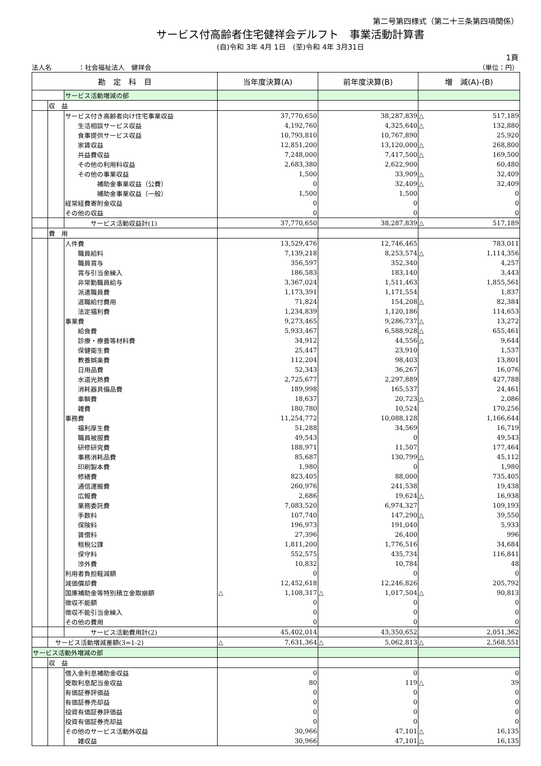第二号第四様式（第二十三条第四項関係）
サービス付高齢者住宅健祥会デルフト　事業活動計算書
(自)令和 3年 4月 1日　(至)令和 4年 3月31日
1頁
法人名　　　　：社会福祉法人　健祥会 （単位：円）
| 勘 定 科 目 | | | 当年度決算(A) | 前年度決算(B) | 増 減(A)-(B) |
| --- | --- | --- | --- | --- | --- |
| | | サービス活動増減の部 | | | |
| | 収 益 | | | | |
| | | サービス付き高齢者向け住宅事業収益 | 37,770,650 | 38,287,839 | △ 517,189 |
| | | 生活相談サービス収益 | 4,192,760 | 4,325,640 | △ 132,880 |
| | | 食事提供サービス収益 | 10,793,810 | 10,767,890 | 25,920 |
| | | 家賃収益 | 12,851,200 | 13,120,000 | △ 268,800 |
| | | 共益費収益 | 7,248,000 | 7,417,500 | △ 169,500 |
| | | その他の利用料収益 | 2,683,380 | 2,622,900 | 60,480 |
| | | その他の事業収益 | 1,500 | 33,909 | △ 32,409 |
| | | 補助金事業収益（公費） | 0 | 32,409 | △ 32,409 |
| | | 補助金事業収益（一般） | 1,500 | 1,500 | 0 |
| | | 経常経費寄附金収益 | 0 | 0 | 0 |
| | | その他の収益 | 0 | 0 | 0 |
| | | サービス活動収益計(1) | 37,770,650 | 38,287,839 | △ 517,189 |
| | 費 用 | | | | |
| | | 人件費 | 13,529,476 | 12,746,465 | 783,011 |
| | | 職員給料 | 7,139,218 | 8,253,574 | △ 1,114,356 |
| | | 職員賞与 | 356,597 | 352,340 | 4,257 |
| | | 賞与引当金繰入 | 186,583 | 183,140 | 3,443 |
| | | 非常勤職員給与 | 3,367,024 | 1,511,463 | 1,855,561 |
| | | 派遣職員費 | 1,173,391 | 1,171,554 | 1,837 |
| | | 退職給付費用 | 71,824 | 154,208 | △ 82,384 |
| | | 法定福利費 | 1,234,839 | 1,120,186 | 114,653 |
| | | 事業費 | 9,273,465 | 9,286,737 | △ 13,272 |
| | | 給食費 | 5,933,467 | 6,588,928 | △ 655,461 |
| | | 診療・療養等材料費 | 34,912 | 44,556 | △ 9,644 |
| | | 保健衛生費 | 25,447 | 23,910 | 1,537 |
| | | 教養娯楽費 | 112,204 | 98,403 | 13,801 |
| | | 日用品費 | 52,343 | 36,267 | 16,076 |
| | | 水道光熱費 | 2,725,677 | 2,297,889 | 427,788 |
| | | 消耗器具備品費 | 189,998 | 165,537 | 24,461 |
| | | 車輌費 | 18,637 | 20,723 | △ 2,086 |
| | | 雑費 | 180,780 | 10,524 | 170,256 |
| | | 事務費 | 11,254,772 | 10,088,128 | 1,166,644 |
| | | 福利厚生費 | 51,288 | 34,569 | 16,719 |
| | | 職員被服費 | 49,543 | 0 | 49,543 |
| | | 研修研究費 | 188,971 | 11,507 | 177,464 |
| | | 事務消耗品費 | 85,687 | 130,799 | △ 45,112 |
| | | 印刷製本費 | 1,980 | 0 | 1,980 |
| | | 修繕費 | 823,405 | 88,000 | 735,405 |
| | | 通信運搬費 | 260,976 | 241,538 | 19,438 |
| | | 広報費 | 2,686 | 19,624 | △ 16,938 |
| | | 業務委託費 | 7,083,520 | 6,974,327 | 109,193 |
| | | 手数料 | 107,740 | 147,290 | △ 39,550 |
| | | 保険料 | 196,973 | 191,040 | 5,933 |
| | | 賃借料 | 27,396 | 26,400 | 996 |
| | | 租税公課 | 1,811,200 | 1,776,516 | 34,684 |
| | | 保守料 | 552,575 | 435,734 | 116,841 |
| | | 渉外費 | 10,832 | 10,784 | 48 |
| | | 利用者負担軽減額 | 0 | 0 | 0 |
| | | 減価償却費 | 12,452,618 | 12,246,826 | 205,792 |
| | | 国庫補助金等特別積立金取崩額 | △ 1,108,317 | △ 1,017,504 | △ 90,813 |
| | | 徴収不能額 | 0 | 0 | 0 |
| | | 徴収不能引当金繰入 | 0 | 0 | 0 |
| | | その他の費用 | 0 | 0 | 0 |
| | | サービス活動費用計(2) | 45,402,014 | 43,350,652 | 2,051,362 |
| | サービス活動増減差額(3=1-2) | | △ 7,631,364 | △ 5,062,813 | △ 2,568,551 |
| サービス活動外増減の部 | | | | | |
| | 収 益 | | | | |
| | | 借入金利息補助金収益 | 0 | 0 | 0 |
| | | 受取利息配当金収益 | 80 | 119 | △ 39 |
| | | 有価証券評価益 | 0 | 0 | 0 |
| | | 有価証券売却益 | 0 | 0 | 0 |
| | | 投資有価証券評価益 | 0 | 0 | 0 |
| | | 投資有価証券売却益 | 0 | 0 | 0 |
| | | その他のサービス活動外収益 | 30,966 | 47,101 | △ 16,135 |
| | | 雑収益 | 30,966 | 47,101 | △ 16,135 |